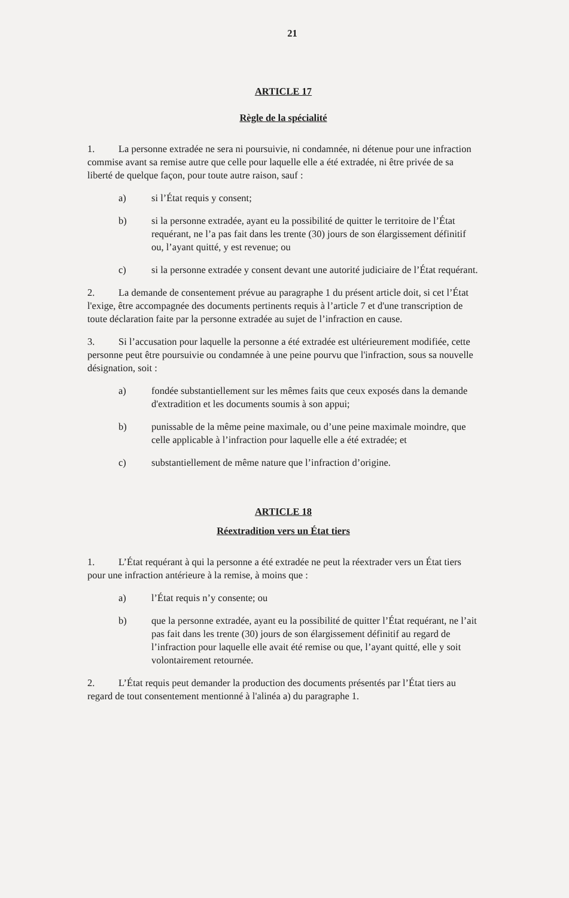21
ARTICLE 17
Règle de la spécialité
1. La personne extradée ne sera ni poursuivie, ni condamnée, ni détenue pour une infraction commise avant sa remise autre que celle pour laquelle elle a été extradée, ni être privée de sa liberté de quelque façon, pour toute autre raison, sauf :
a) si l’État requis y consent;
b) si la personne extradée, ayant eu la possibilité de quitter le territoire de l’État requérant, ne l’a pas fait dans les trente (30) jours de son élargissement définitif ou, l’ayant quitté, y est revenue; ou
c) si la personne extradée y consent devant une autorité judiciaire de l’État requérant.
2. La demande de consentement prévue au paragraphe 1 du présent article doit, si cet l’État l'exige, être accompagnée des documents pertinents requis à l’article 7 et d'une transcription de toute déclaration faite par la personne extradée au sujet de l’infraction en cause.
3. Si l’accusation pour laquelle la personne a été extradée est ultérieurement modifiée, cette personne peut être poursuivie ou condamnée à une peine pourvu que l'infraction, sous sa nouvelle désignation, soit :
a) fondée substantiellement sur les mêmes faits que ceux exposés dans la demande d'extradition et les documents soumis à son appui;
b) punissable de la même peine maximale, ou d’une peine maximale moindre, que celle applicable à l’infraction pour laquelle elle a été extradée; et
c) substantiellement de même nature que l’infraction d’origine.
ARTICLE 18
Réextradition vers un État tiers
1. L’État requérant à qui la personne a été extradée ne peut la réextrader vers un État tiers pour une infraction antérieure à la remise, à moins que :
a) l’État requis n’y consente; ou
b) que la personne extradée, ayant eu la possibilité de quitter l’État requérant, ne l’ait pas fait dans les trente (30) jours de son élargissement définitif au regard de l’infraction pour laquelle elle avait été remise ou que, l’ayant quitté, elle y soit volontairement retournée.
2. L’État requis peut demander la production des documents présentés par l’État tiers au regard de tout consentement mentionné à l'alinéa a) du paragraphe 1.